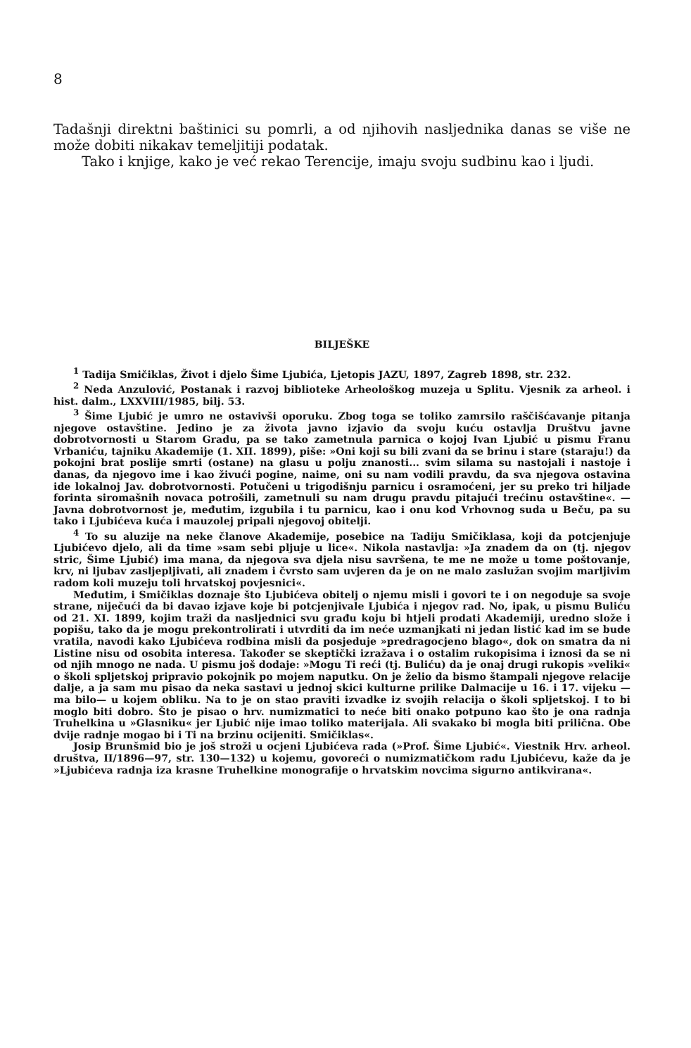8
Tadašnji direktni baštinici su pomrli, a od njihovih nasljednika danas se više ne može dobiti nikakav temeljitiji podatak.
Tako i knjige, kako je već rekao Terencije, imaju svoju sudbinu kao i ljudi.
BILJEŠKE
<sup>1</sup> Tadija Smičiklas, Život i djelo Šime Ljubića, Ljetopis JAZU, 1897, Zagreb 1898, str. 232.
<sup>2</sup> Neda Anzulović, Postanak i razvoj biblioteke Arheološkog muzeja u Splitu. Vjesnik za arheol. i hist. dalm., LXXVIII/1985, bilj. 53.
<sup>3</sup> Šime Ljubić je umro ne ostavivši oporuku. Zbog toga se toliko zamrsilo raščišćavanje pitanja njegove ostavštine. Jedino je za života javno izjavio da svoju kuću ostavlja Društvu javne dobrotvornosti u Starom Gradu, pa se tako zametnula parnica o kojoj Ivan Ljubić u pismu Franu Vrbaniću, tajniku Akademije (1. XII. 1899), piše: »Oni koji su bili zvani da se brinu i stare (staraju!) da pokojni brat poslije smrti (ostane) na glasu u polju znanosti... svim silama su nastojali i nastoje i danas, da njegovo ime i kao živući pogine, naime, oni su nam vodili pravdu, da sva njegova ostavina ide lokalnoj Jav. dobrotvornosti. Potučeni u trigodišnju parnicu i osramoćeni, jer su preko tri hiljade forinta siromašnih novaca potrošili, zametnuli su nam drugu pravdu pitajući trećinu ostavštine«. — Javna dobrotvornost je, međutim, izgubila i tu parnicu, kao i onu kod Vrhovnog suda u Beču, pa su tako i Ljubićeva kuća i mauzolej pripali njegovoj obitelji.
<sup>4</sup> To su aluzije na neke članove Akademije, posebice na Tadiju Smičiklasa, koji da potcjenjuje Ljubićevo djelo, ali da time »sam sebi pljuje u lice«. Nikola nastavlja: »Ja znadem da on (tj. njegov stric, Šime Ljubić) ima mana, da njegova sva djela nisu savršena, te me ne može u tome poštovanje, krv, ni ljubav zasljepljivati, ali znadem i čvrsto sam uvjeren da je on ne malo zaslužan svojim marljivim radom koli muzeju toli hrvatskoj povjesnici«.
Međutim, i Smičiklas doznaje što Ljubićeva obitelj o njemu misli i govori te i on negoduje sa svoje strane, niječući da bi davao izjave koje bi potcjenjivale Ljubića i njegov rad. No, ipak, u pismu Buliću od 21. XI. 1899, kojim traži da nasljednici svu građu koju bi htjeli prodati Akademiji, uredno slože i popišu, tako da je mogu prekontrolirati i utvrditi da im neće uzmanjkati ni jedan listić kad im se bude vratila, navodi kako Ljubićeva rodbina misli da posjeduje »predragocjeno blago«, dok on smatra da ni Listine nisu od osobita interesa. Također se skeptički izražava i o ostalim rukopisima i iznosi da se ni od njih mnogo ne nada. U pismu još dodaje: »Mogu Ti reći (tj. Buliću) da je onaj drugi rukopis »veliki« o školi spljetskoj pripravio pokojnik po mojem naputku. On je želio da bismo štampali njegove relacije dalje, a ja sam mu pisao da neka sastavi u jednoj skici kulturne prilike Dalmacije u 16. i 17. vijeku —ma bilo— u kojem obliku. Na to je on stao praviti izvadke iz svojih relacija o školi spljetskoj. I to bi moglo biti dobro. Što je pisao o hrv. numizmatici to neće biti onako potpuno kao što je ona radnja Truhelkina u »Glasniku« jer Ljubić nije imao toliko materijala. Ali svakako bi mogla biti prilična. Obe dvije radnje mogao bi i Ti na brzinu ocijeniti. Smičiklas«.
Josip Brunšmid bio je još stroži u ocjeni Ljubićeva rada (»Prof. Šime Ljubić«. Viestnik Hrv. arheol. društva, II/1896—97, str. 130—132) u kojemu, govoreći o numizmatičkom radu Ljubićevu, kaže da je »Ljubićeva radnja iza krasne Truhelkine monografije o hrvatskim novcima sigurno antikvirana«.